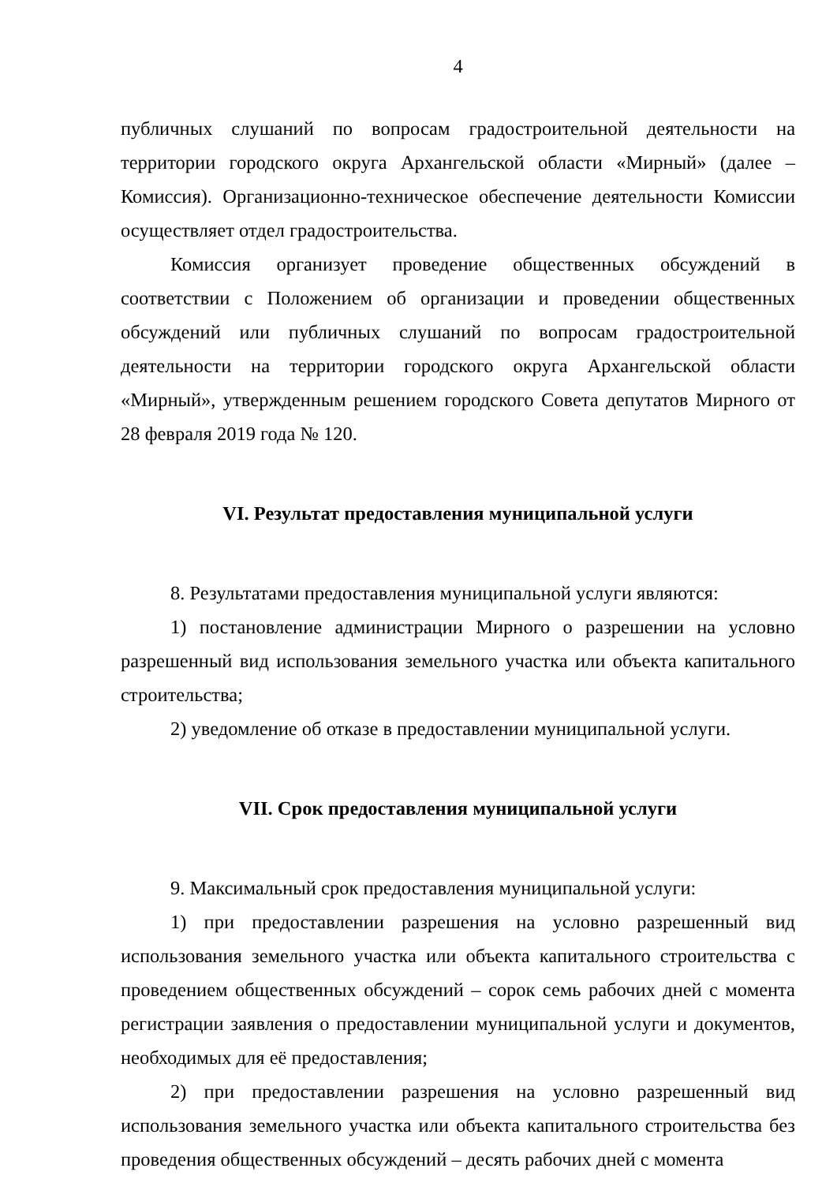4
публичных слушаний по вопросам градостроительной деятельности на территории городского округа Архангельской области «Мирный» (далее – Комиссия). Организационно-техническое обеспечение деятельности Комиссии осуществляет отдел градостроительства.
Комиссия организует проведение общественных обсуждений в соответствии с Положением об организации и проведении общественных обсуждений или публичных слушаний по вопросам градостроительной деятельности на территории городского округа Архангельской области «Мирный», утвержденным решением городского Совета депутатов Мирного от 28 февраля 2019 года № 120.
VI. Результат предоставления муниципальной услуги
8. Результатами предоставления муниципальной услуги являются:
1) постановление администрации Мирного о разрешении на условно разрешенный вид использования земельного участка или объекта капитального строительства;
2) уведомление об отказе в предоставлении муниципальной услуги.
VII. Срок предоставления муниципальной услуги
9. Максимальный срок предоставления муниципальной услуги:
1) при предоставлении разрешения на условно разрешенный вид использования земельного участка или объекта капитального строительства с проведением общественных обсуждений – сорок семь рабочих дней с момента регистрации заявления о предоставлении муниципальной услуги и документов, необходимых для её предоставления;
2) при предоставлении разрешения на условно разрешенный вид использования земельного участка или объекта капитального строительства без проведения общественных обсуждений – десять рабочих дней с момента